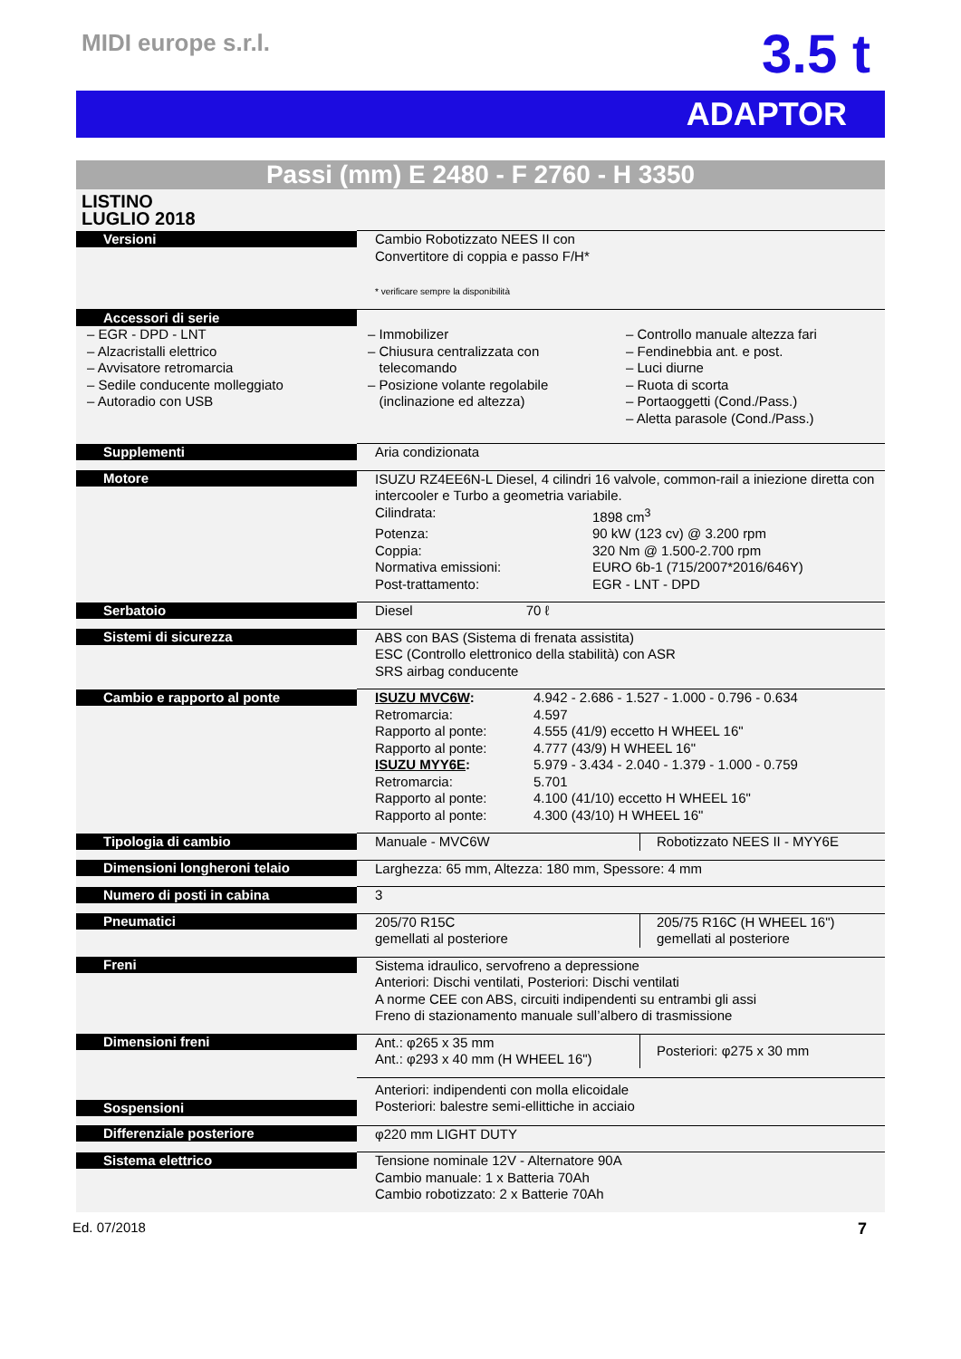MIDI europe s.r.l.
3.5 t
ADAPTOR
Passi (mm) E 2480 - F 2760 - H 3350
| LISTINO LUGLIO 2018 | |
| Versioni | Cambio Robotizzato NEES II con Convertitore di coppia e passo F/H* * verificare sempre la disponibilità |
| Accessori di serie – EGR - DPD - LNT – Alzacristalli elettrico – Avvisatore retromarcia – Sedile conducente molleggiato – Autoradio con USB – Immobilizer – Chiusura centralizzata con telecomando – Posizione volante regolabile (inclinazione ed altezza) – Controllo manuale altezza fari – Fendinebbia ant. e post. – Luci diurne – Ruota di scorta – Portaoggetti (Cond./Pass.) – Aletta parasole (Cond./Pass.) | |
| Supplementi | Aria condizionata |
| Motore | ISUZU RZ4EE6N-L Diesel, 4 cilindri 16 valvole, common-rail a iniezione diretta con intercooler e Turbo a geometria variabile. Cilindrata: 1898 cm<sup>3</sup> Potenza: 90 kW (123 cv) @ 3.200 rpm Coppia: 320 Nm @ 1.500-2.700 rpm Normativa emissioni: EURO 6b-1 (715/2007*2016/646Y) Post-trattamento: EGR - LNT - DPD |
| Serbatoio | Diesel 70 ℓ |
| Sistemi di sicurezza | ABS con BAS (Sistema di frenata assistita) ESC (Controllo elettronico della stabilità) con ASR SRS airbag conducente |
| Cambio e rapporto al ponte | ISUZU MVC6W : 4.942 - 2.686 - 1.527 - 1.000 - 0.796 - 0.634 Retromarcia: 4.597 Rapporto al ponte: 4.555 (41/9) eccetto H WHEEL 16" Rapporto al ponte: 4.777 (43/9) H WHEEL 16" ISUZU MYY6E : 5.979 - 3.434 - 2.040 - 1.379 - 1.000 - 0.759 Retromarcia: 5.701 Rapporto al ponte: 4.100 (41/10) eccetto H WHEEL 16" Rapporto al ponte: 4.300 (43/10) H WHEEL 16" |
| Tipologia di cambio | Manuale - MVC6W Robotizzato NEES II - MYY6E |
| Dimensioni longheroni telaio | Larghezza: 65 mm, Altezza: 180 mm, Spessore: 4 mm |
| Numero di posti in cabina | 3 |
| Pneumatici | 205/70 R15C gemellati al posteriore 205/75 R16C (H WHEEL 16") gemellati al posteriore |
| Freni | Sistema idraulico, servofreno a depressione Anteriori: Dischi ventilati, Posteriori: Dischi ventilati A norme CEE con ABS, circuiti indipendenti su entrambi gli assi Freno di stazionamento manuale sull’albero di trasmissione |
| Dimensioni freni | Ant.: φ265 x 35 mm Ant.: φ293 x 40 mm (H WHEEL 16") Posteriori: φ275 x 30 mm |
| Sospensioni | Anteriori: indipendenti con molla elicoidale Posteriori: balestre semi-ellittiche in acciaio |
| Differenziale posteriore | φ220 mm LIGHT DUTY |
| Sistema elettrico | Tensione nominale 12V - Alternatore 90A Cambio manuale: 1 x Batteria 70Ah Cambio robotizzato: 2 x Batterie 70Ah |
Ed. 07/2018 7